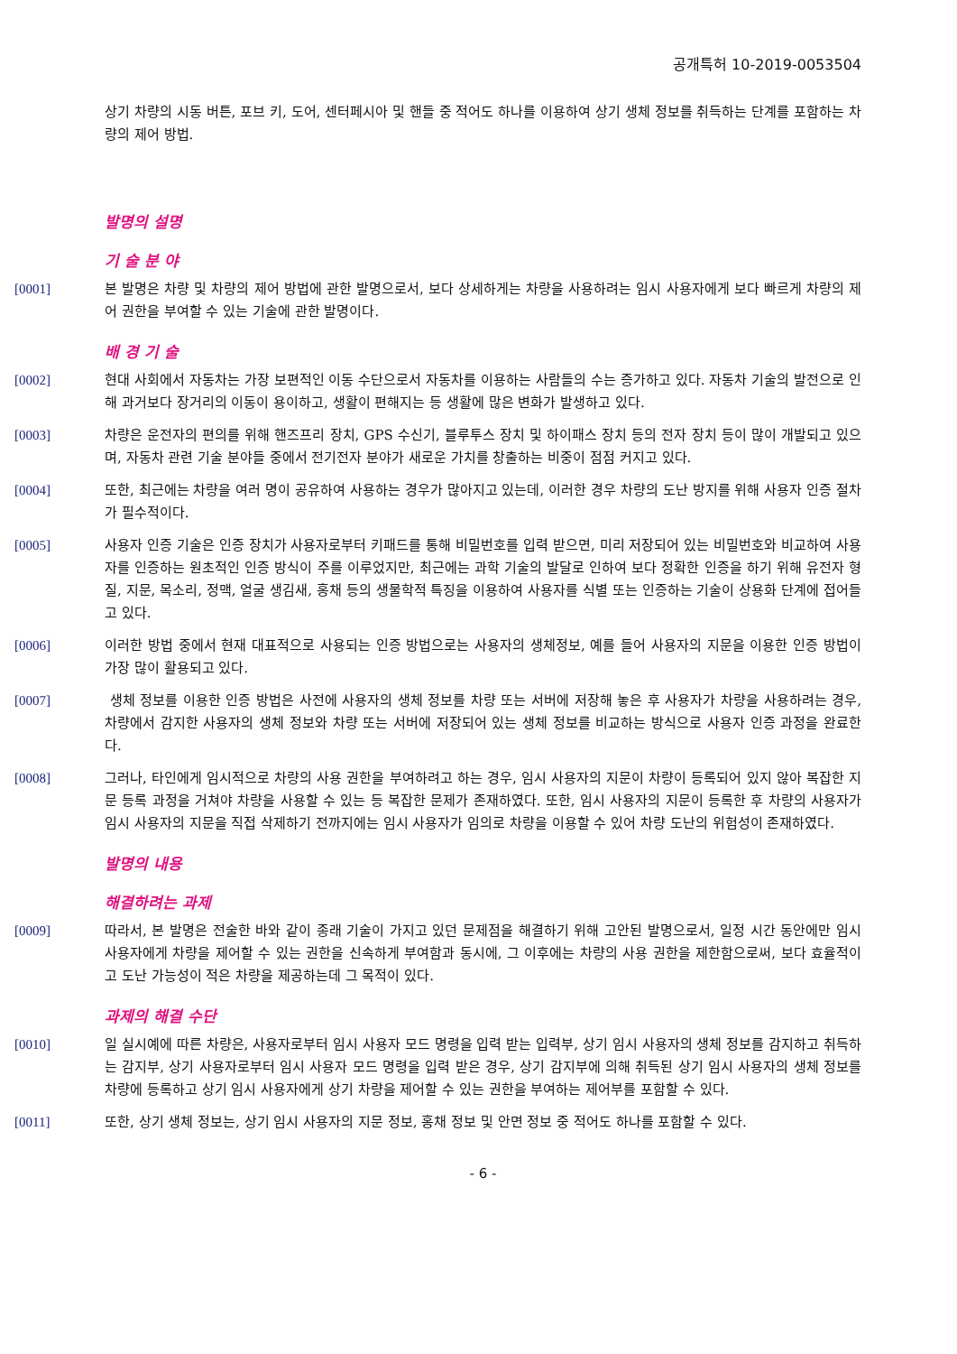공개특허 10-2019-0053504
상기 차량의 시동 버튼, 포브 키, 도어, 센터페시아 및 핸들 중 적어도 하나를 이용하여 상기 생체 정보를 취득하는 단계를 포함하는 차량의 제어 방법.
발명의 설명
기 술 분 야
[0001] 본 발명은 차량 및 차량의 제어 방법에 관한 발명으로서, 보다 상세하게는 차량을 사용하려는 임시 사용자에게 보다 빠르게 차량의 제어 권한을 부여할 수 있는 기술에 관한 발명이다.
배 경 기 술
[0002] 현대 사회에서 자동차는 가장 보편적인 이동 수단으로서 자동차를 이용하는 사람들의 수는 증가하고 있다. 자동차 기술의 발전으로 인해 과거보다 장거리의 이동이 용이하고, 생활이 편해지는 등 생활에 많은 변화가 발생하고 있다.
[0003] 차량은 운전자의 편의를 위해 핸즈프리 장치, GPS 수신기, 블루투스 장치 및 하이패스 장치 등의 전자 장치 등이 많이 개발되고 있으며, 자동차 관련 기술 분야들 중에서 전기전자 분야가 새로운 가치를 창출하는 비중이 점점 커지고 있다.
[0004] 또한, 최근에는 차량을 여러 명이 공유하여 사용하는 경우가 많아지고 있는데, 이러한 경우 차량의 도난 방지를 위해 사용자 인증 절차가 필수적이다.
[0005] 사용자 인증 기술은 인증 장치가 사용자로부터 키패드를 통해 비밀번호를 입력 받으면, 미리 저장되어 있는 비밀번호와 비교하여 사용자를 인증하는 원초적인 인증 방식이 주를 이루었지만, 최근에는 과학 기술의 발달로 인하여 보다 정확한 인증을 하기 위해 유전자 형질, 지문, 목소리, 정맥, 얼굴 생김새, 홍채 등의 생물학적 특징을 이용하여 사용자를 식별 또는 인증하는 기술이 상용화 단계에 접어들고 있다.
[0006] 이러한 방법 중에서 현재 대표적으로 사용되는 인증 방법으로는 사용자의 생체정보, 예를 들어 사용자의 지문을 이용한 인증 방법이 가장 많이 활용되고 있다.
[0007] 생체 정보를 이용한 인증 방법은 사전에 사용자의 생체 정보를 차량 또는 서버에 저장해 놓은 후 사용자가 차량을 사용하려는 경우, 차량에서 감지한 사용자의 생체 정보와 차량 또는 서버에 저장되어 있는 생체 정보를 비교하는 방식으로 사용자 인증 과정을 완료한다.
[0008] 그러나, 타인에게 임시적으로 차량의 사용 권한을 부여하려고 하는 경우, 임시 사용자의 지문이 차량이 등록되어 있지 않아 복잡한 지문 등록 과정을 거쳐야 차량을 사용할 수 있는 등 복잡한 문제가 존재하였다. 또한, 임시 사용자의 지문이 등록한 후 차량의 사용자가 임시 사용자의 지문을 직접 삭제하기 전까지에는 임시 사용자가 임의로 차량을 이용할 수 있어 차량 도난의 위험성이 존재하였다.
발명의 내용
해결하려는 과제
[0009] 따라서, 본 발명은 전술한 바와 같이 종래 기술이 가지고 있던 문제점을 해결하기 위해 고안된 발명으로서, 일정 시간 동안에만 임시 사용자에게 차량을 제어할 수 있는 권한을 신속하게 부여함과 동시에, 그 이후에는 차량의 사용 권한을 제한함으로써, 보다 효율적이고 도난 가능성이 적은 차량을 제공하는데 그 목적이 있다.
과제의 해결 수단
[0010] 일 실시예에 따른 차량은, 사용자로부터 임시 사용자 모드 명령을 입력 받는 입력부, 상기 임시 사용자의 생체 정보를 감지하고 취득하는 감지부, 상기 사용자로부터 임시 사용자 모드 명령을 입력 받은 경우, 상기 감지부에 의해 취득된 상기 임시 사용자의 생체 정보를 차량에 등록하고 상기 임시 사용자에게 상기 차량을 제어할 수 있는 권한을 부여하는 제어부를 포함할 수 있다.
[0011] 또한, 상기 생체 정보는, 상기 임시 사용자의 지문 정보, 홍채 정보 및 안면 정보 중 적어도 하나를 포함할 수 있다.
- 6 -